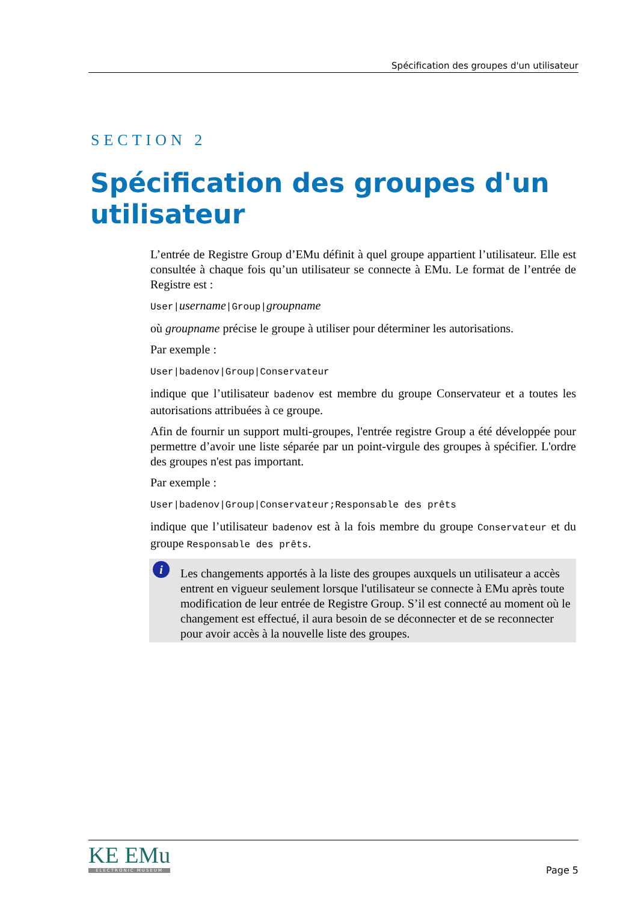Spécification des groupes d'un utilisateur
SECTION 2
Spécification des groupes d'un utilisateur
L’entrée de Registre Group d’EMu définit à quel groupe appartient l’utilisateur. Elle est consultée à chaque fois qu’un utilisateur se connecte à EMu. Le format de l’entrée de Registre est :
User|username|Group|groupname
où groupname précise le groupe à utiliser pour déterminer les autorisations.
Par exemple :
User|badenov|Group|Conservateur
indique que l’utilisateur badenov est membre du groupe Conservateur et a toutes les autorisations attribuées à ce groupe.
Afin de fournir un support multi-groupes, l'entrée registre Group a été développée pour permettre d’avoir une liste séparée par un point-virgule des groupes à spécifier. L'ordre des groupes n'est pas important.
Par exemple :
User|badenov|Group|Conservateur;Responsable des prêts
indique que l’utilisateur badenov est à la fois membre du groupe Conservateur et du groupe Responsable des prêts.
i Les changements apportés à la liste des groupes auxquels un utilisateur a accès entrent en vigueur seulement lorsque l'utilisateur se connecte à EMu après toute modification de leur entrée de Registre Group. S’il est connecté au moment où le changement est effectué, il aura besoin de se déconnecter et de se reconnecter pour avoir accès à la nouvelle liste des groupes.
KE EMu
ELECTRONIC MUSEUM
Page 5